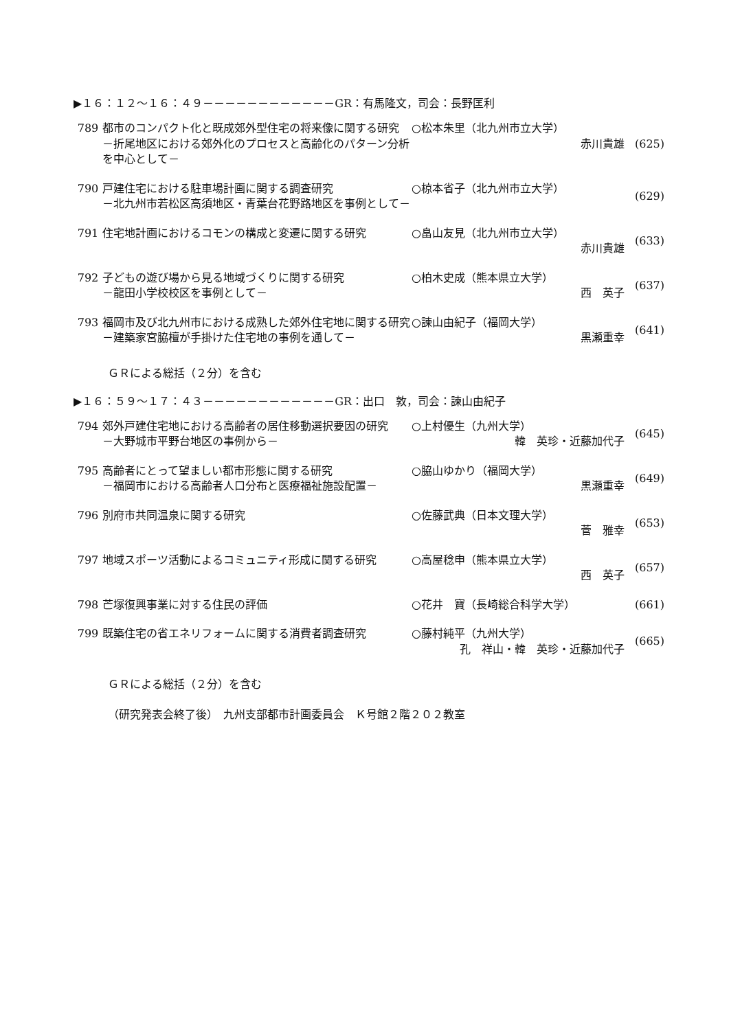▶１６：１２～１６：４９－－－－－－－－－－－－GR：有馬隆文，司会：長野匡利
| 789 | 都市のコンパクト化と既成郊外型住宅の将来像に関する研究 －折尾地区における郊外化のプロセスと高齢化のパターン分析を中心として－ | ○松本朱里（北九州市立大学） 赤川貴雄 | (625) |
| 790 | 戸建住宅における駐車場計画に関する調査研究 －北九州市若松区高須地区・青葉台花野路地区を事例として－ | ○椋本省子（北九州市立大学） | (629) |
| 791 | 住宅地計画におけるコモンの構成と変遷に関する研究 | ○畠山友見（北九州市立大学） 赤川貴雄 | (633) |
| 792 | 子どもの遊び場から見る地域づくりに関する研究 －龍田小学校校区を事例として－ | ○柏木史成（熊本県立大学） 西 英子 | (637) |
| 793 | 福岡市及び北九州市における成熟した郊外住宅地に関する研究 －建築家宮脇檀が手掛けた住宅地の事例を通して－ | ○諫山由紀子（福岡大学） 黒瀬重幸 | (641) |
ＧＲによる総括（２分）を含む
▶１６：５９～１７：４３－－－－－－－－－－－－GR：出口　敦，司会：諫山由紀子
| 794 | 郊外戸建住宅地における高齢者の居住移動選択要因の研究 －大野城市平野台地区の事例から－ | ○上村優生（九州大学） 韓 英珍・近藤加代子 | (645) |
| 795 | 高齢者にとって望ましい都市形態に関する研究 －福岡市における高齢者人口分布と医療福祉施設配置－ | ○脇山ゆかり（福岡大学） 黒瀬重幸 | (649) |
| 796 | 別府市共同温泉に関する研究 | ○佐藤武典（日本文理大学） 菅 雅幸 | (653) |
| 797 | 地域スポーツ活動によるコミュニティ形成に関する研究 | ○高屋稔申（熊本県立大学） 西 英子 | (657) |
| 798 | 芒塚復興事業に対する住民の評価 | ○花井 寶（長崎総合科学大学） | (661) |
| 799 | 既築住宅の省エネリフォームに関する消費者調査研究 | ○藤村純平（九州大学） 孔 祥山・韓 英珍・近藤加代子 | (665) |
ＧＲによる総括（２分）を含む
（研究発表会終了後）　九州支部都市計画委員会　Ｋ号館２階２０２教室